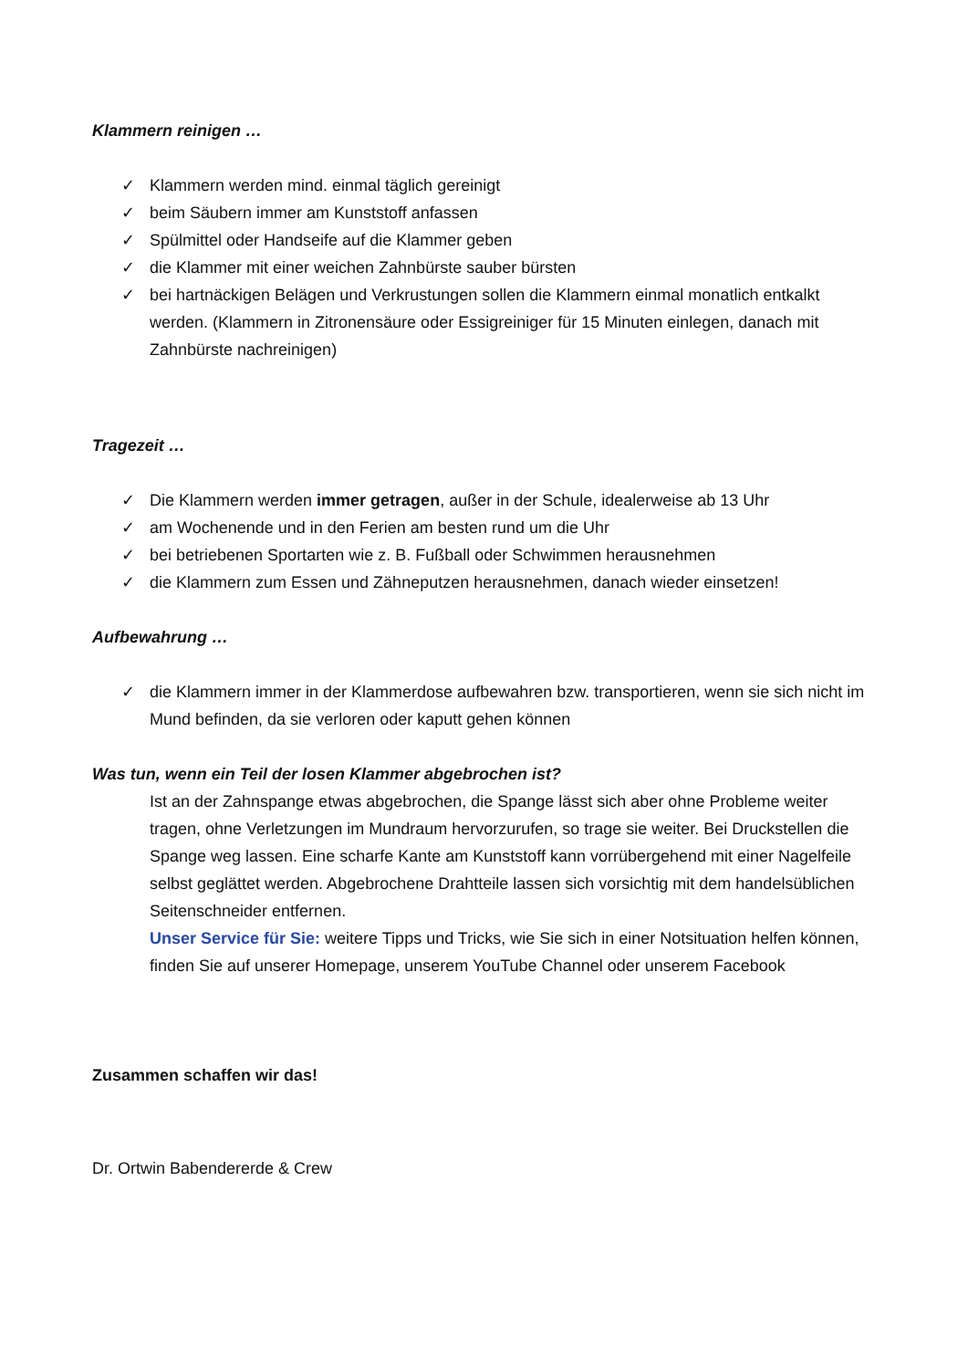Klammern reinigen …
✓ Klammern werden mind. einmal täglich gereinigt
✓ beim Säubern immer am Kunststoff anfassen
✓ Spülmittel oder Handseife auf die Klammer geben
✓ die Klammer mit einer weichen Zahnbürste sauber bürsten
✓ bei hartnäckigen Belägen und Verkrustungen sollen die Klammern einmal monatlich entkalkt werden. (Klammern in Zitronensäure oder Essigreiniger für 15 Minuten einlegen, danach mit Zahnbürste nachreinigen)
Tragezeit …
✓ Die Klammern werden immer getragen, außer in der Schule, idealerweise ab 13 Uhr
✓ am Wochenende und in den Ferien am besten rund um die Uhr
✓ bei betriebenen Sportarten wie z. B. Fußball oder Schwimmen herausnehmen
✓ die Klammern zum Essen und Zähneputzen herausnehmen, danach wieder einsetzen!
Aufbewahrung …
✓ die Klammern immer in der Klammerdose aufbewahren bzw. transportieren, wenn sie sich nicht im Mund befinden, da sie verloren oder kaputt gehen können
Was tun, wenn ein Teil der losen Klammer abgebrochen ist?
Ist an der Zahnspange etwas abgebrochen, die Spange lässt sich aber ohne Probleme weiter tragen, ohne Verletzungen im Mundraum hervorzurufen, so trage sie weiter. Bei Druckstellen die Spange weg lassen. Eine scharfe Kante am Kunststoff kann vorrübergehend mit einer Nagelfeile selbst geglättet werden. Abgebrochene Drahtteile lassen sich vorsichtig mit dem handelsüblichen Seitenschneider entfernen.
Unser Service für Sie: weitere Tipps und Tricks, wie Sie sich in einer Notsituation helfen können, finden Sie auf unserer Homepage, unserem YouTube Channel oder unserem Facebook
Zusammen schaffen wir das!
Dr. Ortwin Babendererde & Crew